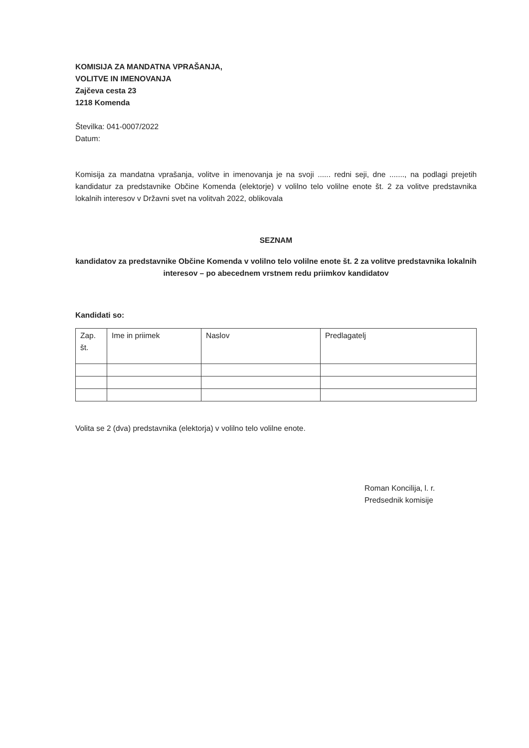KOMISIJA ZA MANDATNA VPRAŠANJA,
VOLITVE IN IMENOVANJA
Zajčeva cesta 23
1218 Komenda
Številka: 041-0007/2022
Datum:
Komisija za mandatna vprašanja, volitve in imenovanja je na svoji ...... redni seji, dne ......., na podlagi prejetih kandidatur za predstavnike Občine Komenda (elektorje) v volilno telo volilne enote št. 2 za volitve predstavnika lokalnih interesov v Državni svet na volitvah 2022, oblikovala
SEZNAM
kandidatov za predstavnike Občine Komenda v volilno telo volilne enote št. 2 za volitve predstavnika lokalnih interesov – po abecednem vrstnem redu priimkov kandidatov
Kandidati so:
| Zap. št. | Ime in priimek | Naslov | Predlagatelj |
Volita se 2 (dva) predstavnika (elektorja) v volilno telo volilne enote.
Roman Koncilija, l. r.
Predsednik komisije